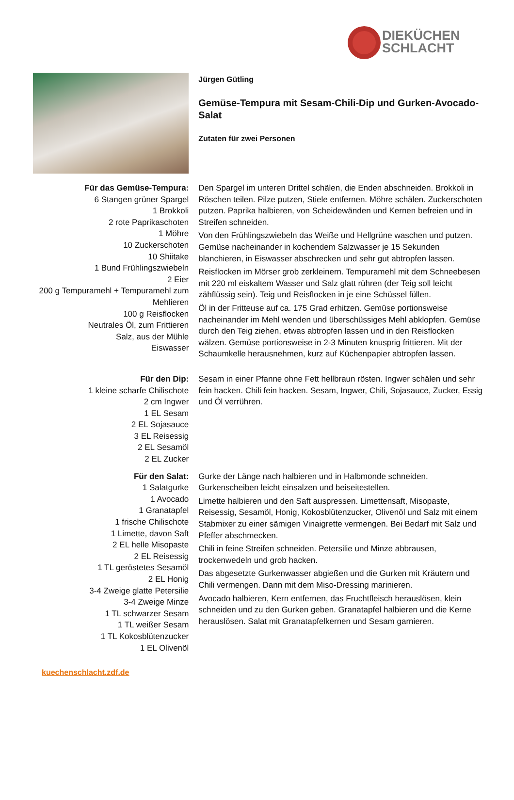DIEKÜCHEN
SCHLACHT
Jürgen Gütling
Gemüse-Tempura mit Sesam-Chili-Dip und Gurken-Avocado-Salat
Zutaten für zwei Personen
Für das Gemüse-Tempura:
6 Stangen grüner Spargel
1 Brokkoli
2 rote Paprikaschoten
1 Möhre
10 Zuckerschoten
10 Shiitake
1 Bund Frühlingszwiebeln
2 Eier
200 g Tempuramehl + Tempuramehl zum Mehlieren
100 g Reisflocken
Neutrales Öl, zum Frittieren
Salz, aus der Mühle
Eiswasser
Den Spargel im unteren Drittel schälen, die Enden abschneiden. Brokkoli in Röschen teilen. Pilze putzen, Stiele entfernen. Möhre schälen. Zuckerschoten putzen. Paprika halbieren, von Scheidewänden und Kernen befreien und in Streifen schneiden.
Von den Frühlingszwiebeln das Weiße und Hellgrüne waschen und putzen. Gemüse nacheinander in kochendem Salzwasser je 15 Sekunden blanchieren, in Eiswasser abschrecken und sehr gut abtropfen lassen.
Reisflocken im Mörser grob zerkleinern. Tempuramehl mit dem Schneebesen mit 220 ml eiskaltem Wasser und Salz glatt rühren (der Teig soll leicht zähflüssig sein). Teig und Reisflocken in je eine Schüssel füllen.
Öl in der Fritteuse auf ca. 175 Grad erhitzen. Gemüse portionsweise nacheinander im Mehl wenden und überschüssiges Mehl abklopfen. Gemüse durch den Teig ziehen, etwas abtropfen lassen und in den Reisflocken wälzen. Gemüse portionsweise in 2-3 Minuten knusprig frittieren. Mit der Schaumkelle herausnehmen, kurz auf Küchenpapier abtropfen lassen.
Für den Dip:
1 kleine scharfe Chilischote
2 cm Ingwer
1 EL Sesam
2 EL Sojasauce
3 EL Reisessig
2 EL Sesamöl
2 EL Zucker
Sesam in einer Pfanne ohne Fett hellbraun rösten. Ingwer schälen und sehr fein hacken. Chili fein hacken. Sesam, Ingwer, Chili, Sojasauce, Zucker, Essig und Öl verrühren.
Für den Salat:
1 Salatgurke
1 Avocado
1 Granatapfel
1 frische Chilischote
1 Limette, davon Saft
2 EL helle Misopaste
2 EL Reisessig
1 TL geröstetes Sesamöl
2 EL Honig
3-4 Zweige glatte Petersilie
3-4 Zweige Minze
1 TL schwarzer Sesam
1 TL weißer Sesam
1 TL Kokosblütenzucker
1 EL Olivenöl
Gurke der Länge nach halbieren und in Halbmonde schneiden. Gurkenscheiben leicht einsalzen und beiseitestellen.
Limette halbieren und den Saft auspressen. Limettensaft, Misopaste, Reisessig, Sesamöl, Honig, Kokosblütenzucker, Olivenöl und Salz mit einem Stabmixer zu einer sämigen Vinaigrette vermengen. Bei Bedarf mit Salz und Pfeffer abschmecken.
Chili in feine Streifen schneiden. Petersilie und Minze abbrausen, trockenwedeln und grob hacken.
Das abgesetzte Gurkenwasser abgießen und die Gurken mit Kräutern und Chili vermengen. Dann mit dem Miso-Dressing marinieren.
Avocado halbieren, Kern entfernen, das Fruchtfleisch herauslösen, klein schneiden und zu den Gurken geben. Granatapfel halbieren und die Kerne herauslösen. Salat mit Granatapfelkernen und Sesam garnieren.
kuechenschlacht.zdf.de